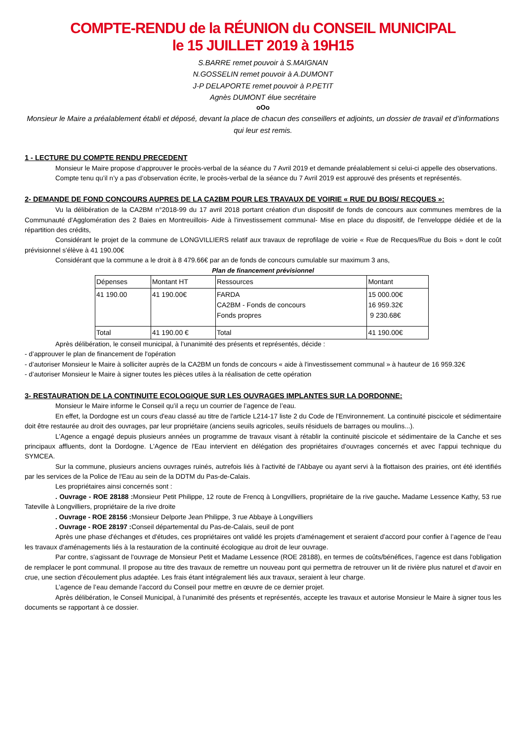COMPTE-RENDU de la RÉUNION du CONSEIL MUNICIPAL
le 15 JUILLET 2019 à 19H15
S.BARRE remet pouvoir à S.MAIGNAN
N.GOSSELIN remet pouvoir à A.DUMONT
J-P DELAPORTE remet pouvoir à P.PETIT
Agnès DUMONT élue secrétaire
oOo
Monsieur le Maire a préalablement établi et déposé, devant la place de chacun des conseillers et adjoints, un dossier de travail et d’informations qui leur est remis.
1 - LECTURE DU COMPTE RENDU PRECEDENT
Monsieur le Maire propose d’approuver le procès-verbal de la séance du 7 Avril 2019 et demande préalablement si celui-ci appelle des observations.
Compte tenu qu’il n’y a pas d’observation écrite, le procès-verbal de la séance du 7 Avril 2019 est approuvé des présents et représentés.
2- DEMANDE DE FOND CONCOURS AUPRES DE LA CA2BM POUR LES TRAVAUX DE VOIRIE « RUE DU BOIS/ RECQUES »:
Vu la délibération de la CA2BM n°2018-99 du 17 avril 2018 portant création d'un dispositif de fonds de concours aux communes membres de la Communauté d'Agglomération des 2 Baies en Montreuillois- Aide à l'investissement communal- Mise en place du dispositif, de l'enveloppe dédiée et de la répartition des crédits,
Considérant le projet de la commune de LONGVILLIERS relatif aux travaux de reprofilage de voirie « Rue de Recques/Rue du Bois » dont le coût prévisionnel s'élève à 41 190.00€
Considérant que la commune a le droit à 8 479.66€ par an de fonds de concours cumulable sur maximum 3 ans,
Plan de financement prévisionnel
| Dépenses | Montant HT | Ressources | Montant |
| 41 190.00 | 41 190.00€ | FARDA CA2BM - Fonds de concours Fonds propres | 15 000.00€ 16 959.32€ 9 230.68€ |
| Total | 41 190.00 € | Total | 41 190.00€ |
Après délibération, le conseil municipal, à l’unanimité des présents et représentés, décide :
- d’approuver le plan de financement de l'opération
- d’autoriser Monsieur le Maire à solliciter auprès de la CA2BM un fonds de concours « aide à l'investissement communal » à hauteur de 16 959.32€
- d’autoriser Monsieur le Maire à signer toutes les pièces utiles à la réalisation de cette opération
3- RESTAURATION DE LA CONTINUITE ECOLOGIQUE SUR LES OUVRAGES IMPLANTES SUR LA DORDONNE:
Monsieur le Maire informe le Conseil qu’il a reçu un courrier de l’agence de l’eau.
En effet, la Dordogne est un cours d'eau classé au titre de l'article L214-17 liste 2 du Code de l'Environnement. La continuité piscicole et sédimentaire doit être restaurée au droit des ouvrages, par leur propriétaire (anciens seuils agricoles, seuils résiduels de barrages ou moulins...).
L'Agence a engagé depuis plusieurs années un programme de travaux visant à rétablir la continuité piscicole et sédimentaire de la Canche et ses principaux affluents, dont la Dordogne. L'Agence de l'Eau intervient en délégation des propriétaires d'ouvrages concernés et avec l'appui technique du SYMCEA.
Sur la commune, plusieurs anciens ouvrages ruinés, autrefois liés à l'activité de l'Abbaye ou ayant servi à la flottaison des prairies, ont été identifiés par les services de la Police de l'Eau au sein de la DDTM du Pas-de-Calais.
Les propriétaires ainsi concernés sont :
. Ouvrage - ROE 28188 : Monsieur Petit Philippe, 12 route de Frencq à Longvilliers, propriétaire de la rive gauche. Madame Lessence Kathy, 53 rue Tateville à Longvilliers, propriétaire de la rive droite
. Ouvrage - ROE 28156 : Monsieur Delporte Jean Philippe, 3 rue Abbaye à Longvilliers
. Ouvrage - ROE 28197 : Conseil départemental du Pas-de-Calais, seuil de pont
Après une phase d'échanges et d'études, ces propriétaires ont validé les projets d'aménagement et seraient d'accord pour confier à l’agence de l’eau les travaux d'aménagements liés à la restauration de la continuité écologique au droit de leur ouvrage.
Par contre, s'agissant de l'ouvrage de Monsieur Petit et Madame Lessence (ROE 28188), en termes de coûts/bénéfices, l’agence est dans l'obligation de remplacer le pont communal. Il propose au titre des travaux de remettre un nouveau pont qui permettra de retrouver un lit de rivière plus naturel et d'avoir en crue, une section d'écoulement plus adaptée. Les frais étant intégralement liés aux travaux, seraient à leur charge.
L’agence de l’eau demande l’accord du Conseil pour mettre en œuvre de ce dernier projet.
Après délibération, le Conseil Municipal, à l’unanimité des présents et représentés, accepte les travaux et autorise Monsieur le Maire à signer tous les documents se rapportant à ce dossier.